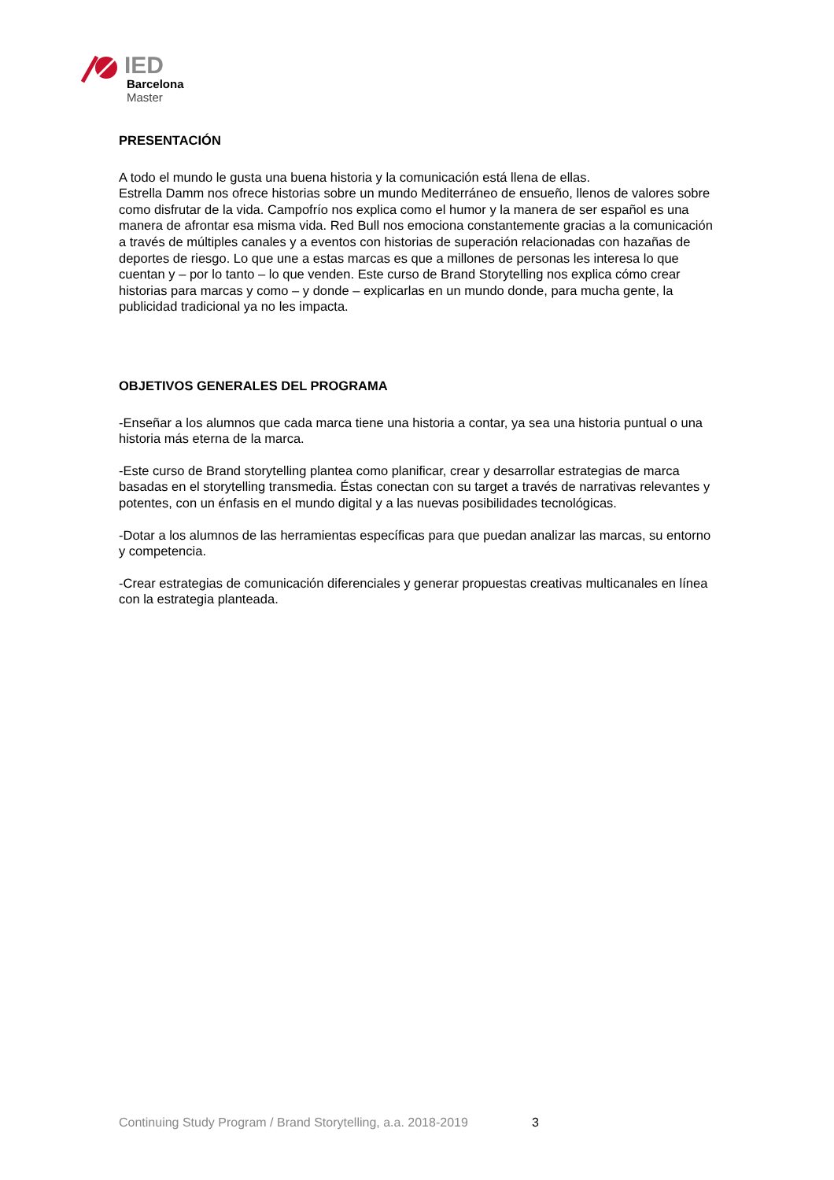IED
Barcelona
Master
PRESENTACIÓN
A todo el mundo le gusta una buena historia y la comunicación está llena de ellas.
Estrella Damm nos ofrece historias sobre un mundo Mediterráneo de ensueño, llenos de valores sobre como disfrutar de la vida. Campofrío nos explica como el humor y la manera de ser español es una manera de afrontar esa misma vida. Red Bull nos emociona constantemente gracias a la comunicación a través de múltiples canales y a eventos con historias de superación relacionadas con hazañas de deportes de riesgo. Lo que une a estas marcas es que a millones de personas les interesa lo que cuentan y – por lo tanto – lo que venden. Este curso de Brand Storytelling nos explica cómo crear historias para marcas y como – y donde – explicarlas en un mundo donde, para mucha gente, la publicidad tradicional ya no les impacta.
OBJETIVOS GENERALES DEL PROGRAMA
-Enseñar a los alumnos que cada marca tiene una historia a contar, ya sea una historia puntual o una historia más eterna de la marca.
-Este curso de Brand storytelling plantea como planificar, crear y desarrollar estrategias de marca basadas en el storytelling transmedia. Éstas conectan con su target a través de narrativas relevantes y potentes, con un énfasis en el mundo digital y a las nuevas posibilidades tecnológicas.
-Dotar a los alumnos de las herramientas específicas para que puedan analizar las marcas, su entorno y competencia.
-Crear estrategias de comunicación diferenciales y generar propuestas creativas multicanales en línea con la estrategia planteada.
Continuing Study Program / Brand Storytelling, a.a. 2018-2019
3